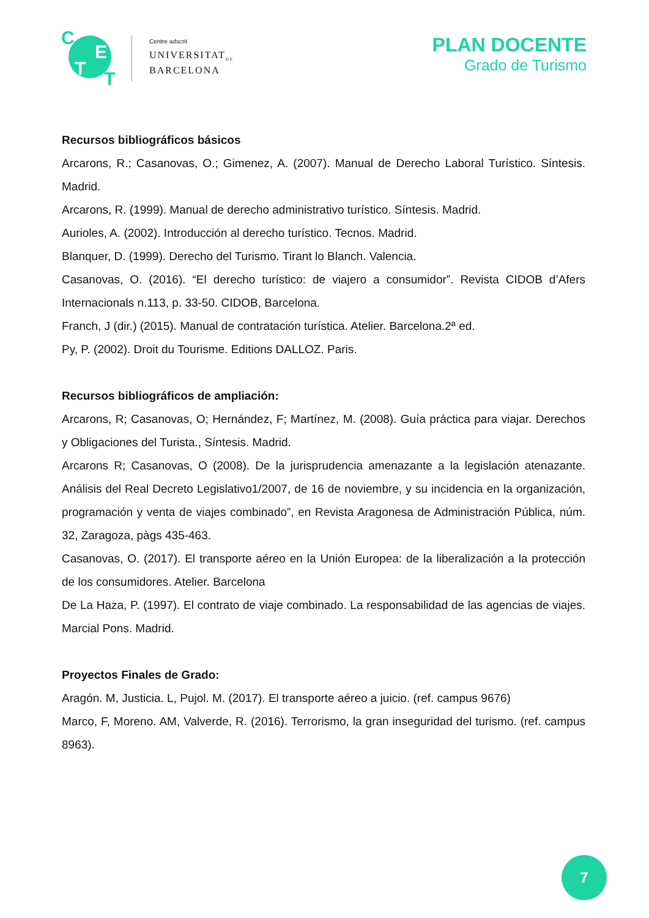C
E
T T
Centre adscrit
UNIVERSITAT<sub>DE</sub>
BARCELONA
PLAN DOCENTE
Grado de Turismo
Recursos bibliográficos básicos
Arcarons, R.; Casanovas, O.; Gimenez, A. (2007). Manual de Derecho Laboral Turístico. Síntesis. Madrid.
Arcarons, R. (1999). Manual de derecho administrativo turístico. Síntesis. Madrid.
Aurioles, A. (2002). Introducción al derecho turístico. Tecnos. Madrid.
Blanquer, D. (1999). Derecho del Turismo. Tirant lo Blanch. Valencia.
Casanovas, O. (2016). “El derecho turístico: de viajero a consumidor”. Revista CIDOB d’Afers Internacionals n.113, p. 33-50. CIDOB, Barcelona.
Franch, J (dir.) (2015). Manual de contratación turística. Atelier. Barcelona.2ª ed.
Py, P. (2002). Droit du Tourisme. Editions DALLOZ. Paris.
Recursos bibliográficos de ampliación:
Arcarons, R; Casanovas, O; Hernández, F; Martínez, M. (2008). Guía práctica para viajar. Derechos y Obligaciones del Turista., Síntesis. Madrid.
Arcarons R; Casanovas, O (2008). De la jurisprudencia amenazante a la legislación atenazante. Análisis del Real Decreto Legislativo1/2007, de 16 de noviembre, y su incidencia en la organización, programación y venta de viajes combinado”, en Revista Aragonesa de Administración Pública, núm. 32, Zaragoza, pàgs 435-463.
Casanovas, O. (2017). El transporte aéreo en la Unión Europea: de la liberalización a la protección de los consumidores. Atelier. Barcelona
De La Haza, P. (1997). El contrato de viaje combinado. La responsabilidad de las agencias de viajes. Marcial Pons. Madrid.
Proyectos Finales de Grado:
Aragón. M, Justicia. L, Pujol. M. (2017). El transporte aéreo a juicio. (ref. campus 9676)
Marco, F, Moreno. AM, Valverde, R. (2016). Terrorismo, la gran inseguridad del turismo. (ref. campus 8963).
7